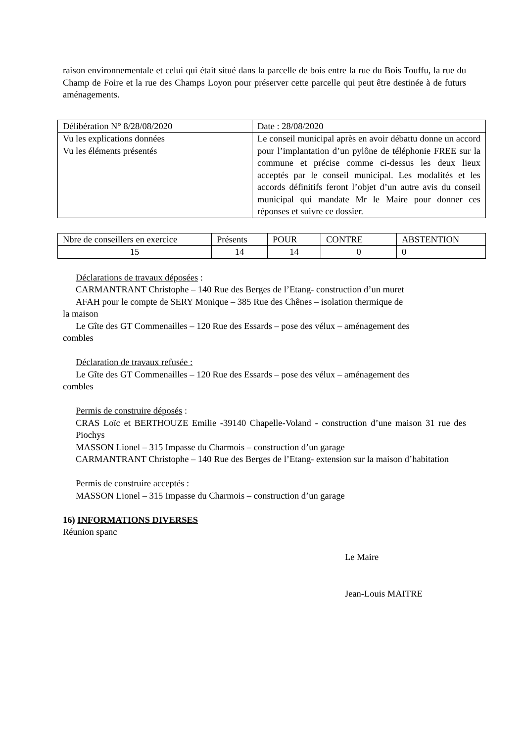raison environnementale et celui qui était situé dans la parcelle de bois entre la rue du Bois Touffu, la rue du Champ de Foire et la rue des Champs Loyon pour préserver cette parcelle qui peut être destinée à de futurs aménagements.
| Délibération N° 8/28/08/2020 | Date : 28/08/2020 |
| Vu les explications données Vu les éléments présentés | Le conseil municipal après en avoir débattu donne un accord pour l’implantation d’un pylône de téléphonie FREE sur la commune et précise comme ci-dessus les deux lieux acceptés par le conseil municipal. Les modalités et les accords définitifs feront l’objet d’un autre avis du conseil municipal qui mandate Mr le Maire pour donner ces réponses et suivre ce dossier. |
| Nbre de conseillers en exercice | Présents | POUR | CONTRE | ABSTENTION |
| 15 | 14 | 14 | 0 | 0 |
Déclarations de travaux déposées :
CARMANTRANT Christophe – 140 Rue des Berges de l’Etang- construction d’un muret
AFAH pour le compte de SERY Monique – 385 Rue des Chênes – isolation thermique de
la maison
Le Gîte des GT Commenailles – 120 Rue des Essards – pose des vélux – aménagement des
combles
Déclaration de travaux refusée :
Le Gîte des GT Commenailles – 120 Rue des Essards – pose des vélux – aménagement des
combles
Permis de construire déposés :
CRAS Loïc et BERTHOUZE Emilie -39140 Chapelle-Voland - construction d’une maison 31 rue des Piochys
MASSON Lionel – 315 Impasse du Charmois – construction d’un garage
CARMANTRANT Christophe – 140 Rue des Berges de l’Etang- extension sur la maison d’habitation
Permis de construire acceptés :
MASSON Lionel – 315 Impasse du Charmois – construction d’un garage
16) INFORMATIONS DIVERSES
Réunion spanc
Le Maire
Jean-Louis MAITRE